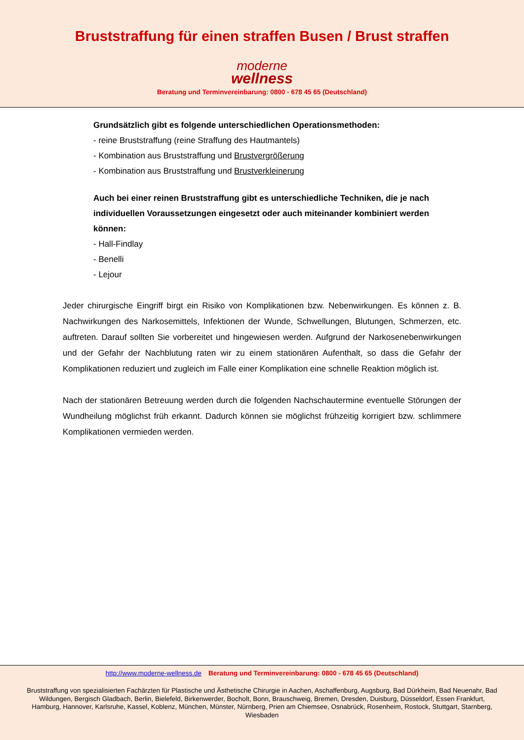Bruststraffung für einen straffen Busen / Brust straffen
moderne
wellness
Beratung und Terminvereinbarung: 0800 - 678 45 65 (Deutschland)
Grundsätzlich gibt es folgende unterschiedlichen Operationsmethoden:
- reine Bruststraffung (reine Straffung des Hautmantels)
- Kombination aus Bruststraffung und Brustvergrößerung
- Kombination aus Bruststraffung und Brustverkleinerung
Auch bei einer reinen Bruststraffung gibt es unterschiedliche Techniken, die je nach individuellen Voraussetzungen eingesetzt oder auch miteinander kombiniert werden können:
- Hall-Findlay
- Benelli
- Lejour
Jeder chirurgische Eingriff birgt ein Risiko von Komplikationen bzw. Nebenwirkungen. Es können z. B. Nachwirkungen des Narkosemittels, Infektionen der Wunde, Schwellungen, Blutungen, Schmerzen, etc. auftreten. Darauf sollten Sie vorbereitet und hingewiesen werden. Aufgrund der Narkosenebenwirkungen und der Gefahr der Nachblutung raten wir zu einem stationären Aufenthalt, so dass die Gefahr der Komplikationen reduziert und zugleich im Falle einer Komplikation eine schnelle Reaktion möglich ist.
Nach der stationären Betreuung werden durch die folgenden Nachschautermine eventuelle Störungen der Wundheilung möglichst früh erkannt. Dadurch können sie möglichst frühzeitig korrigiert bzw. schlimmere Komplikationen vermieden werden.
http://www.moderne-wellness.de Beratung und Terminvereinbarung: 0800 - 678 45 65 (Deutschland)
Bruststraffung von spezialisierten Fachärzten für Plastische und Ästhetische Chirurgie in Aachen, Aschaffenburg, Augsburg, Bad Dürkheim, Bad Neuenahr, Bad Wildungen, Bergisch Gladbach, Berlin, Bielefeld, Birkenwerder, Bocholt, Bonn, Brauschweig, Bremen, Dresden, Duisburg, Düsseldorf, Essen Frankfurt, Hamburg, Hannover, Karlsruhe, Kassel, Koblenz, München, Münster, Nürnberg, Prien am Chiemsee, Osnabrück, Rosenheim, Rostock, Stuttgart, Starnberg, Wiesbaden